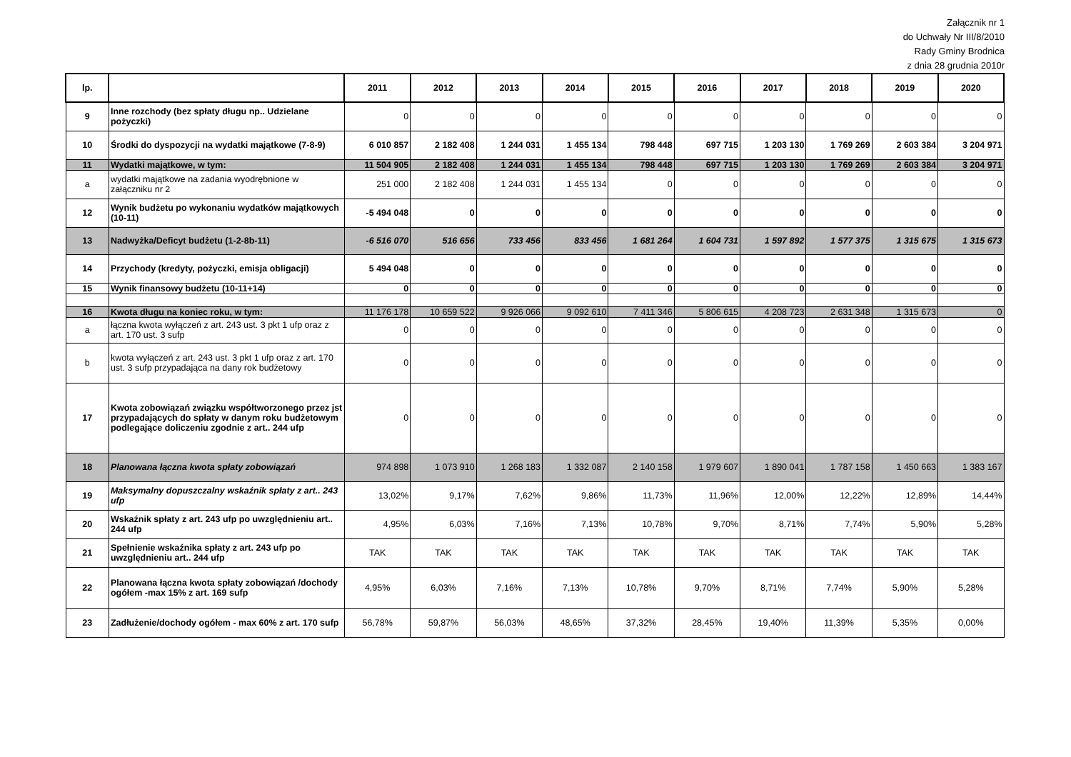Załącznik nr 1
do Uchwały Nr III/8/2010
Rady Gminy Brodnica
z dnia 28 grudnia 2010r
| lp. | | 2011 | 2012 | 2013 | 2014 | 2015 | 2016 | 2017 | 2018 | 2019 | 2020 |
| --- | --- | --- | --- | --- | --- | --- | --- | --- | --- | --- | --- |
| 9 | Inne rozchody (bez spłaty długu np.. Udzielane pożyczki) | 0 | 0 | 0 | 0 | 0 | 0 | 0 | 0 | 0 | 0 |
| 10 | Środki do dyspozycji na wydatki majątkowe (7-8-9) | 6 010 857 | 2 182 408 | 1 244 031 | 1 455 134 | 798 448 | 697 715 | 1 203 130 | 1 769 269 | 2 603 384 | 3 204 971 |
| 11 | Wydatki majątkowe, w tym: | 11 504 905 | 2 182 408 | 1 244 031 | 1 455 134 | 798 448 | 697 715 | 1 203 130 | 1 769 269 | 2 603 384 | 3 204 971 |
| a | wydatki majątkowe na zadania wyodrębnione w załączniku nr 2 | 251 000 | 2 182 408 | 1 244 031 | 1 455 134 | 0 | 0 | 0 | 0 | 0 | 0 |
| 12 | Wynik budżetu po wykonaniu wydatków majątkowych (10-11) | -5 494 048 | 0 | 0 | 0 | 0 | 0 | 0 | 0 | 0 | 0 |
| 13 | Nadwyżka/Deficyt budżetu (1-2-8b-11) | -6 516 070 | 516 656 | 733 456 | 833 456 | 1 681 264 | 1 604 731 | 1 597 892 | 1 577 375 | 1 315 675 | 1 315 673 |
| 14 | Przychody (kredyty, pożyczki, emisja obligacji) | 5 494 048 | 0 | 0 | 0 | 0 | 0 | 0 | 0 | 0 | 0 |
| 15 | Wynik finansowy budżetu (10-11+14) | 0 | 0 | 0 | 0 | 0 | 0 | 0 | 0 | 0 | 0 |
| 16 | Kwota długu na koniec roku, w tym: | 11 176 178 | 10 659 522 | 9 926 066 | 9 092 610 | 7 411 346 | 5 806 615 | 4 208 723 | 2 631 348 | 1 315 673 | 0 |
| a | łączna kwota wyłączeń z art. 243 ust. 3 pkt 1 ufp oraz z art. 170 ust. 3 sufp | 0 | 0 | 0 | 0 | 0 | 0 | 0 | 0 | 0 | 0 |
| b | kwota wyłączeń z art. 243 ust. 3 pkt 1 ufp oraz z art. 170 ust. 3 sufp przypadająca na dany rok budżetowy | 0 | 0 | 0 | 0 | 0 | 0 | 0 | 0 | 0 | 0 |
| 17 | Kwota zobowiązań związku współtworzonego przez jst przypadających do spłaty w danym roku budżetowym podlegające doliczeniu zgodnie z art.. 244 ufp | 0 | 0 | 0 | 0 | 0 | 0 | 0 | 0 | 0 | 0 |
| 18 | Planowana łączna kwota spłaty zobowiązań | 974 898 | 1 073 910 | 1 268 183 | 1 332 087 | 2 140 158 | 1 979 607 | 1 890 041 | 1 787 158 | 1 450 663 | 1 383 167 |
| 19 | Maksymalny dopuszczalny wskaźnik spłaty z art.. 243 ufp | 13,02% | 9,17% | 7,62% | 9,86% | 11,73% | 11,96% | 12,00% | 12,22% | 12,89% | 14,44% |
| 20 | Wskaźnik spłaty z art. 243 ufp po uwzględnieniu art.. 244 ufp | 4,95% | 6,03% | 7,16% | 7,13% | 10,78% | 9,70% | 8,71% | 7,74% | 5,90% | 5,28% |
| 21 | Spełnienie wskaźnika spłaty z art. 243 ufp po uwzględnieniu art.. 244 ufp | TAK | TAK | TAK | TAK | TAK | TAK | TAK | TAK | TAK | TAK |
| 22 | Planowana łączna kwota spłaty zobowiązań /dochody ogółem -max 15% z art. 169 sufp | 4,95% | 6,03% | 7,16% | 7,13% | 10,78% | 9,70% | 8,71% | 7,74% | 5,90% | 5,28% |
| 23 | Zadłużenie/dochody ogółem - max 60% z art. 170 sufp | 56,78% | 59,87% | 56,03% | 48,65% | 37,32% | 28,45% | 19,40% | 11,39% | 5,35% | 0,00% |